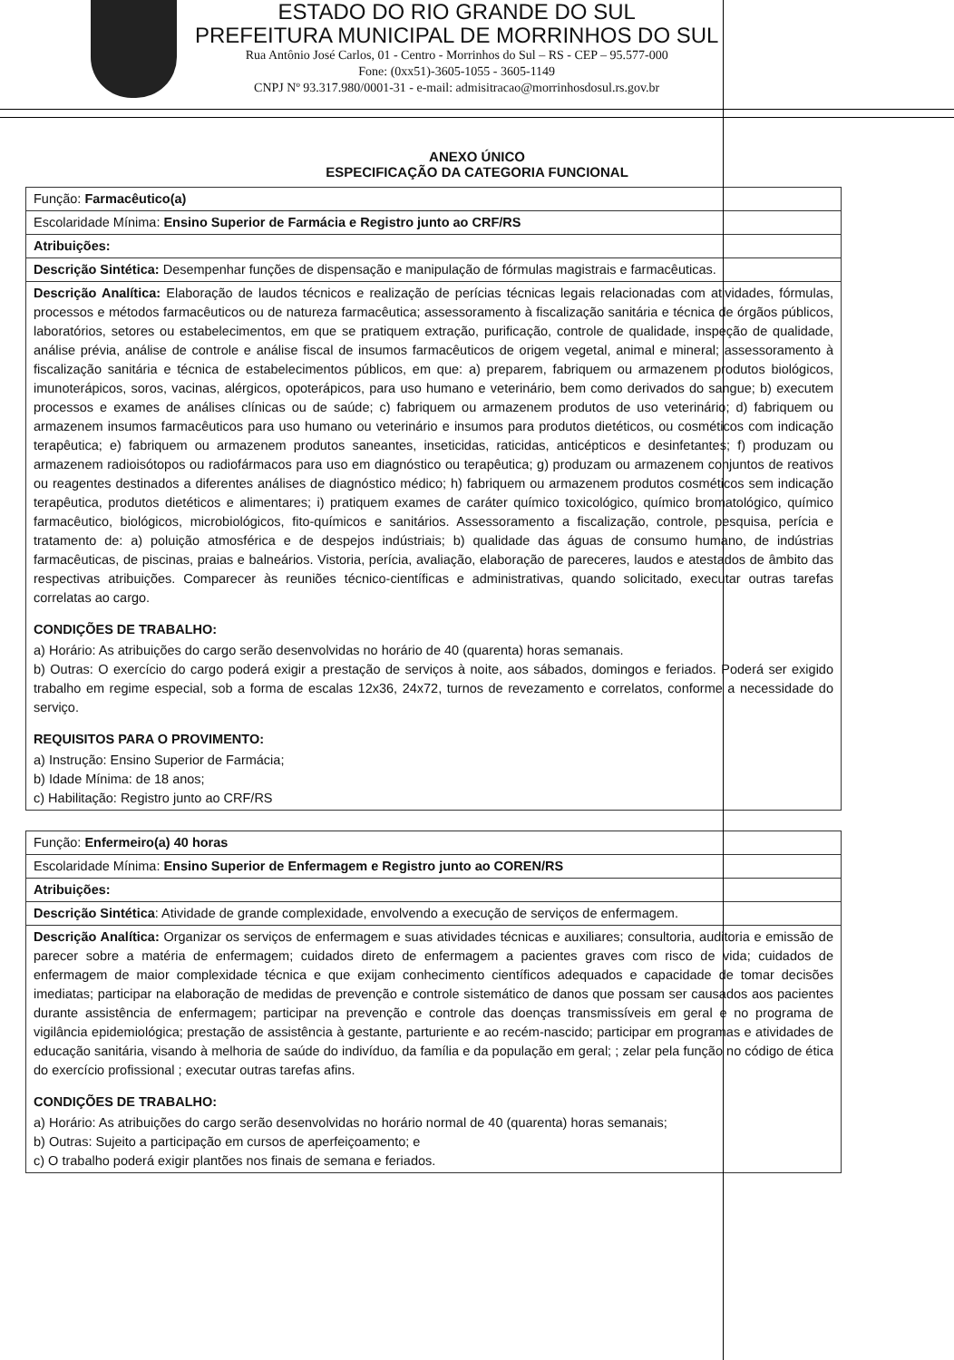ESTADO DO RIO GRANDE DO SUL
PREFEITURA MUNICIPAL DE MORRINHOS DO SUL
Rua Antônio José Carlos, 01 - Centro - Morrinhos do Sul – RS - CEP – 95.577-000
Fone: (0xx51)-3605-1055 - 3605-1149
CNPJ Nº 93.317.980/0001-31 - e-mail: admisitracao@morrinhosdosul.rs.gov.br
ANEXO ÚNICO
ESPECIFICAÇÃO DA CATEGORIA FUNCIONAL
| Função: Farmacêutico(a) |
| Escolaridade Mínima: Ensino Superior de Farmácia e Registro junto ao CRF/RS |
| Atribuições: |
| Descrição Sintética: Desempenhar funções de dispensação e manipulação de fórmulas magistrais e farmacêuticas. |
| Descrição Analítica: Elaboração de laudos técnicos e realização de perícias técnicas legais relacionadas com atividades, fórmulas, processos e métodos farmacêuticos ou de natureza farmacêutica; assessoramento à fiscalização sanitária e técnica de órgãos públicos, laboratórios, setores ou estabelecimentos, em que se pratiquem extração, purificação, controle de qualidade, inspeção de qualidade, análise prévia, análise de controle e análise fiscal de insumos farmacêuticos de origem vegetal, animal e mineral; assessoramento à fiscalização sanitária e técnica de estabelecimentos públicos, em que: a) preparem, fabriquem ou armazenem produtos biológicos, imunoterápicos, soros, vacinas, alérgicos, opoterápicos, para uso humano e veterinário, bem como derivados do sangue; b) executem processos e exames de análises clínicas ou de saúde; c) fabriquem ou armazenem produtos de uso veterinário; d) fabriquem ou armazenem insumos farmacêuticos para uso humano ou veterinário e insumos para produtos dietéticos, ou cosméticos com indicação terapêutica; e) fabriquem ou armazenem produtos saneantes, inseticidas, raticidas, anticépticos e desinfetantes; f) produzam ou armazenem radioisótopos ou radiofármacos para uso em diagnóstico ou terapêutica; g) produzam ou armazenem conjuntos de reativos ou reagentes destinados a diferentes análises de diagnóstico médico; h) fabriquem ou armazenem produtos cosméticos sem indicação terapêutica, produtos dietéticos e alimentares; i) pratiquem exames de caráter químico toxicológico, químico bromatológico, químico farmacêutico, biológicos, microbiológicos, fito-químicos e sanitários. Assessoramento a fiscalização, controle, pesquisa, perícia e tratamento de: a) poluição atmosférica e de despejos indústriais; b) qualidade das águas de consumo humano, de indústrias farmacêuticas, de piscinas, praias e balneários. Vistoria, perícia, avaliação, elaboração de pareceres, laudos e atestados de âmbito das respectivas atribuições. Comparecer às reuniões técnico-científicas e administrativas, quando solicitado, executar outras tarefas correlatas ao cargo. CONDIÇÕES DE TRABALHO: a) Horário: As atribuições do cargo serão desenvolvidas no horário de 40 (quarenta) horas semanais. b) Outras: O exercício do cargo poderá exigir a prestação de serviços à noite, aos sábados, domingos e feriados. Poderá ser exigido trabalho em regime especial, sob a forma de escalas 12x36, 24x72, turnos de revezamento e correlatos, conforme a necessidade do serviço. REQUISITOS PARA O PROVIMENTO: a) Instrução: Ensino Superior de Farmácia; b) Idade Mínima: de 18 anos; c) Habilitação: Registro junto ao CRF/RS |
| Função: Enfermeiro(a) 40 horas |
| Escolaridade Mínima: Ensino Superior de Enfermagem e Registro junto ao COREN/RS |
| Atribuições: |
| Descrição Sintética : Atividade de grande complexidade, envolvendo a execução de serviços de enfermagem. |
| Descrição Analítica: Organizar os serviços de enfermagem e suas atividades técnicas e auxiliares; consultoria, auditoria e emissão de parecer sobre a matéria de enfermagem; cuidados direto de enfermagem a pacientes graves com risco de vida; cuidados de enfermagem de maior complexidade técnica e que exijam conhecimento científicos adequados e capacidade de tomar decisões imediatas; participar na elaboração de medidas de prevenção e controle sistemático de danos que possam ser causados aos pacientes durante assistência de enfermagem; participar na prevenção e controle das doenças transmissíveis em geral e no programa de vigilância epidemiológica; prestação de assistência à gestante, parturiente e ao recém-nascido; participar em programas e atividades de educação sanitária, visando à melhoria de saúde do indivíduo, da família e da população em geral; ; zelar pela função no código de ética do exercício profissional ; executar outras tarefas afins. CONDIÇÕES DE TRABALHO: a) Horário: As atribuições do cargo serão desenvolvidas no horário normal de 40 (quarenta) horas semanais; b) Outras: Sujeito a participação em cursos de aperfeiçoamento; e c) O trabalho poderá exigir plantões nos finais de semana e feriados. |